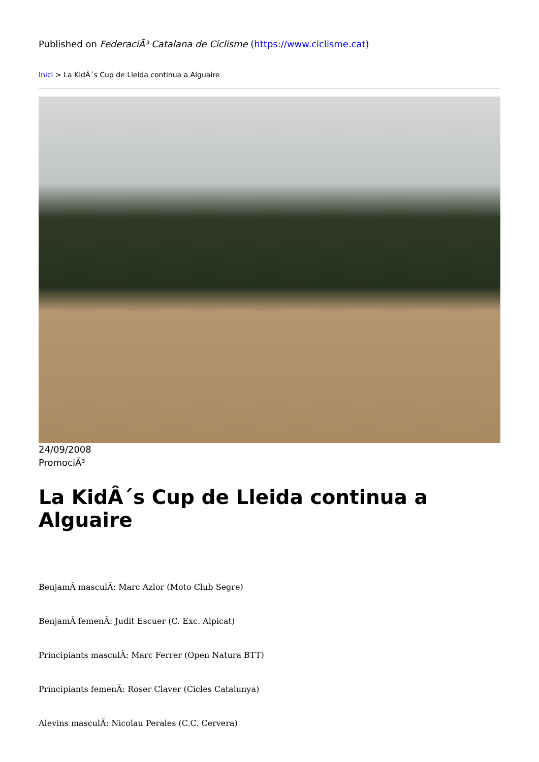Published on FederaciÃ³ Catalana de Ciclisme (https://www.ciclisme.cat)
Inici > La KidÂ´s Cup de Lleida continua a Alguaire
24/09/2008
PromociÃ³
La KidÂ´s Cup de Lleida continua a Alguaire
BenjamÃ masculÃ: Marc Azlor (Moto Club Segre)
BenjamÃ femenÃ: Judit Escuer (C. Exc. Alpicat)
Principiants masculÃ: Marc Ferrer (Open Natura BTT)
Principiants femenÃ: Roser Claver (Cicles Catalunya)
Alevins masculÃ: Nicolau Perales (C.C. Cervera)